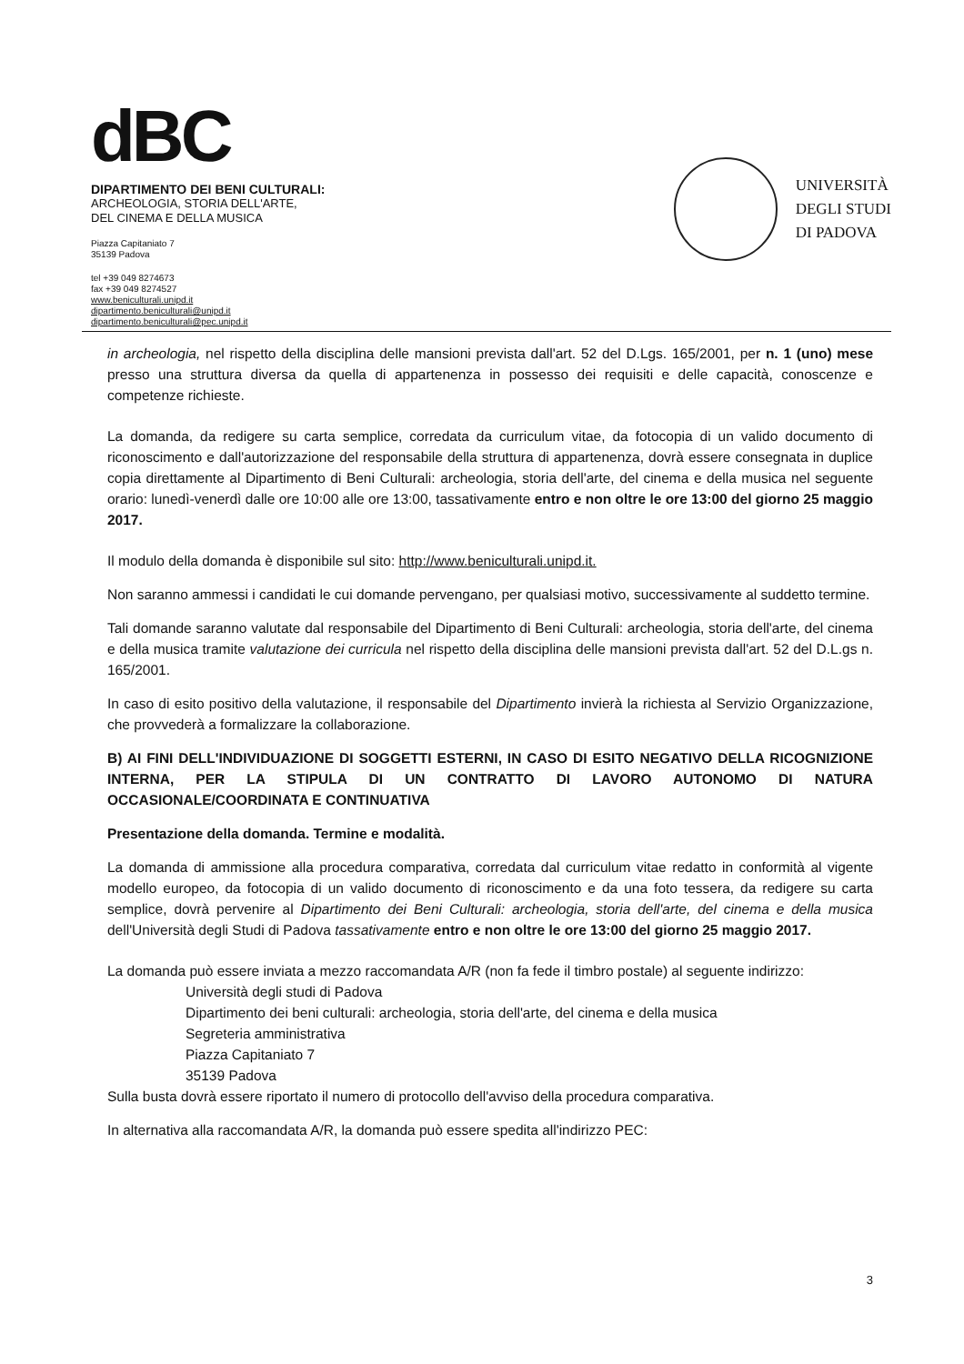dBC
DIPARTIMENTO DEI BENI CULTURALI:
ARCHEOLOGIA, STORIA DELL'ARTE,
DEL CINEMA E DELLA MUSICA
Piazza Capitaniato 7
35139 Padova
tel +39 049 8274673
fax +39 049 8274527
www.beniculturali.unipd.it
dipartimento.beniculturali@unipd.it
dipartimento.beniculturali@pec.unipd.it
UNIVERSITÀ
DEGLI STUDI
DI PADOVA
in archeologia, nel rispetto della disciplina delle mansioni prevista dall'art. 52 del D.Lgs. 165/2001, per n. 1 (uno) mese presso una struttura diversa da quella di appartenenza in possesso dei requisiti e delle capacità, conoscenze e competenze richieste.
La domanda, da redigere su carta semplice, corredata da curriculum vitae, da fotocopia di un valido documento di riconoscimento e dall'autorizzazione del responsabile della struttura di appartenenza, dovrà essere consegnata in duplice copia direttamente al Dipartimento di Beni Culturali: archeologia, storia dell'arte, del cinema e della musica nel seguente orario: lunedì-venerdì dalle ore 10:00 alle ore 13:00, tassativamente entro e non oltre le ore 13:00 del giorno 25 maggio 2017.
Il modulo della domanda è disponibile sul sito: http://www.beniculturali.unipd.it.
Non saranno ammessi i candidati le cui domande pervengano, per qualsiasi motivo, successivamente al suddetto termine.
Tali domande saranno valutate dal responsabile del Dipartimento di Beni Culturali: archeologia, storia dell'arte, del cinema e della musica tramite valutazione dei curricula nel rispetto della disciplina delle mansioni prevista dall'art. 52 del D.L.gs n. 165/2001.
In caso di esito positivo della valutazione, il responsabile del Dipartimento invierà la richiesta al Servizio Organizzazione, che provvederà a formalizzare la collaborazione.
B) AI FINI DELL'INDIVIDUAZIONE DI SOGGETTI ESTERNI, IN CASO DI ESITO NEGATIVO DELLA RICOGNIZIONE INTERNA, PER LA STIPULA DI UN CONTRATTO DI LAVORO AUTONOMO DI NATURA OCCASIONALE/COORDINATA E CONTINUATIVA
Presentazione della domanda. Termine e modalità.
La domanda di ammissione alla procedura comparativa, corredata dal curriculum vitae redatto in conformità al vigente modello europeo, da fotocopia di un valido documento di riconoscimento e da una foto tessera, da redigere su carta semplice, dovrà pervenire al Dipartimento dei Beni Culturali: archeologia, storia dell'arte, del cinema e della musica dell'Università degli Studi di Padova tassativamente entro e non oltre le ore 13:00 del giorno 25 maggio 2017.
La domanda può essere inviata a mezzo raccomandata A/R (non fa fede il timbro postale) al seguente indirizzo:
Università degli studi di Padova
Dipartimento dei beni culturali: archeologia, storia dell'arte, del cinema e della musica
Segreteria amministrativa
Piazza Capitaniato 7
35139 Padova
Sulla busta dovrà essere riportato il numero di protocollo dell'avviso della procedura comparativa.
In alternativa alla raccomandata A/R, la domanda può essere spedita all'indirizzo PEC:
3